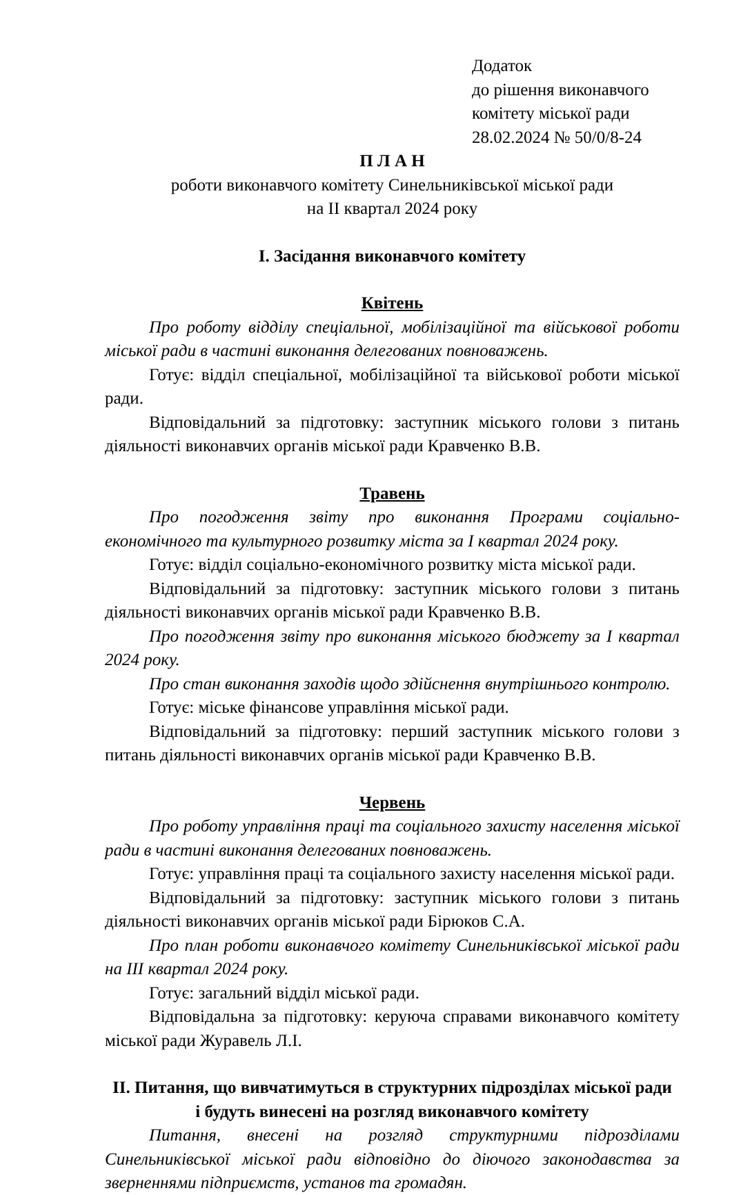Додаток
до рішення виконавчого
комітету міської ради
28.02.2024 № 50/0/8-24
П Л А Н
роботи виконавчого комітету Синельниківської міської ради
на II квартал 2024 року
І. Засідання виконавчого комітету
Квітень
Про роботу відділу спеціальної, мобілізаційної та військової роботи міської ради в частині виконання делегованих повноважень.
Готує: відділ спеціальної, мобілізаційної та військової роботи міської ради.
Відповідальний за підготовку: заступник міського голови з питань діяльності виконавчих органів міської ради Кравченко В.В.
Травень
Про погодження звіту про виконання Програми соціально-економічного та культурного розвитку міста за I квартал 2024 року.
Готує: відділ соціально-економічного розвитку міста міської ради.
Відповідальний за підготовку: заступник міського голови з питань діяльності виконавчих органів міської ради Кравченко В.В.
Про погодження звіту про виконання міського бюджету за I квартал 2024 року.
Про стан виконання заходів щодо здійснення внутрішнього контролю.
Готує: міське фінансове управління міської ради.
Відповідальний за підготовку: перший заступник міського голови з питань діяльності виконавчих органів міської ради Кравченко В.В.
Червень
Про роботу управління праці та соціального захисту населення міської ради в частині виконання делегованих повноважень.
Готує: управління праці та соціального захисту населення міської ради.
Відповідальний за підготовку: заступник міського голови з питань діяльності виконавчих органів міської ради Бірюков С.А.
Про план роботи виконавчого комітету Синельниківської міської ради на III квартал 2024 року.
Готує: загальний відділ міської ради.
Відповідальна за підготовку: керуюча справами виконавчого комітету міської ради Журавель Л.І.
ІІ. Питання, що вивчатимуться в структурних підрозділах міської ради
і будуть винесені на розгляд виконавчого комітету
Питання, внесені на розгляд структурними підрозділами Синельниківської міської ради відповідно до діючого законодавства за зверненнями підприємств, установ та громадян.